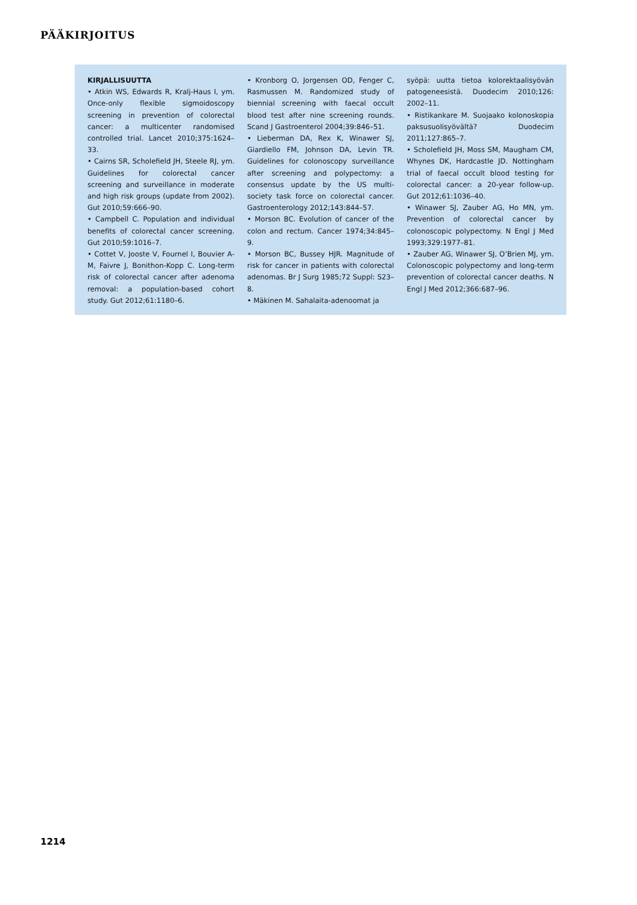PÄÄKIRJOITUS
KIRJALLISUUTTA
• Atkin WS, Edwards R, Kralj-Haus I, ym. Once-only flexible sigmoidoscopy screening in prevention of colorectal cancer: a multicenter randomised controlled trial. Lancet 2010;375:1624–33.
• Cairns SR, Scholefield JH, Steele RJ, ym. Guidelines for colorectal cancer screening and surveillance in moderate and high risk groups (update from 2002). Gut 2010;59:666–90.
• Campbell C. Population and individual benefits of colorectal cancer screening. Gut 2010;59:1016–7.
• Cottet V, Jooste V, Fournel I, Bouvier A-M, Faivre J, Bonithon-Kopp C. Long-term risk of colorectal cancer after adenoma removal: a population-based cohort study. Gut 2012;61:1180–6.
• Kronborg O, Jorgensen OD, Fenger C, Rasmussen M. Randomized study of biennial screening with faecal occult blood test after nine screening rounds. Scand J Gastroenterol 2004;39:846–51.
• Lieberman DA, Rex K, Winawer SJ, Giardiello FM, Johnson DA, Levin TR. Guidelines for colonoscopy surveillance after screening and polypectomy: a consensus update by the US multi-society task force on colorectal cancer. Gastroenterology 2012;143:844–57.
• Morson BC. Evolution of cancer of the colon and rectum. Cancer 1974;34:845–9.
• Morson BC, Bussey HJR. Magnitude of risk for cancer in patients with colorectal adenomas. Br J Surg 1985;72 Suppl: S23–8.
• Mäkinen M. Sahalaita-adenoomat ja
syöpä: uutta tietoa kolorektaalisyövän patogeneesistä. Duodecim 2010;126: 2002–11.
• Ristikankare M. Suojaako kolonoskopia paksusuolisyövältä? Duodecim 2011;127:865–7.
• Scholefield JH, Moss SM, Maugham CM, Whynes DK, Hardcastle JD. Nottingham trial of faecal occult blood testing for colorectal cancer: a 20-year follow-up. Gut 2012;61:1036–40.
• Winawer SJ, Zauber AG, Ho MN, ym. Prevention of colorectal cancer by colonoscopic polypectomy. N Engl J Med 1993;329:1977–81.
• Zauber AG, Winawer SJ, O’Brien MJ, ym. Colonoscopic polypectomy and long-term prevention of colorectal cancer deaths. N Engl J Med 2012;366:687–96.
1214